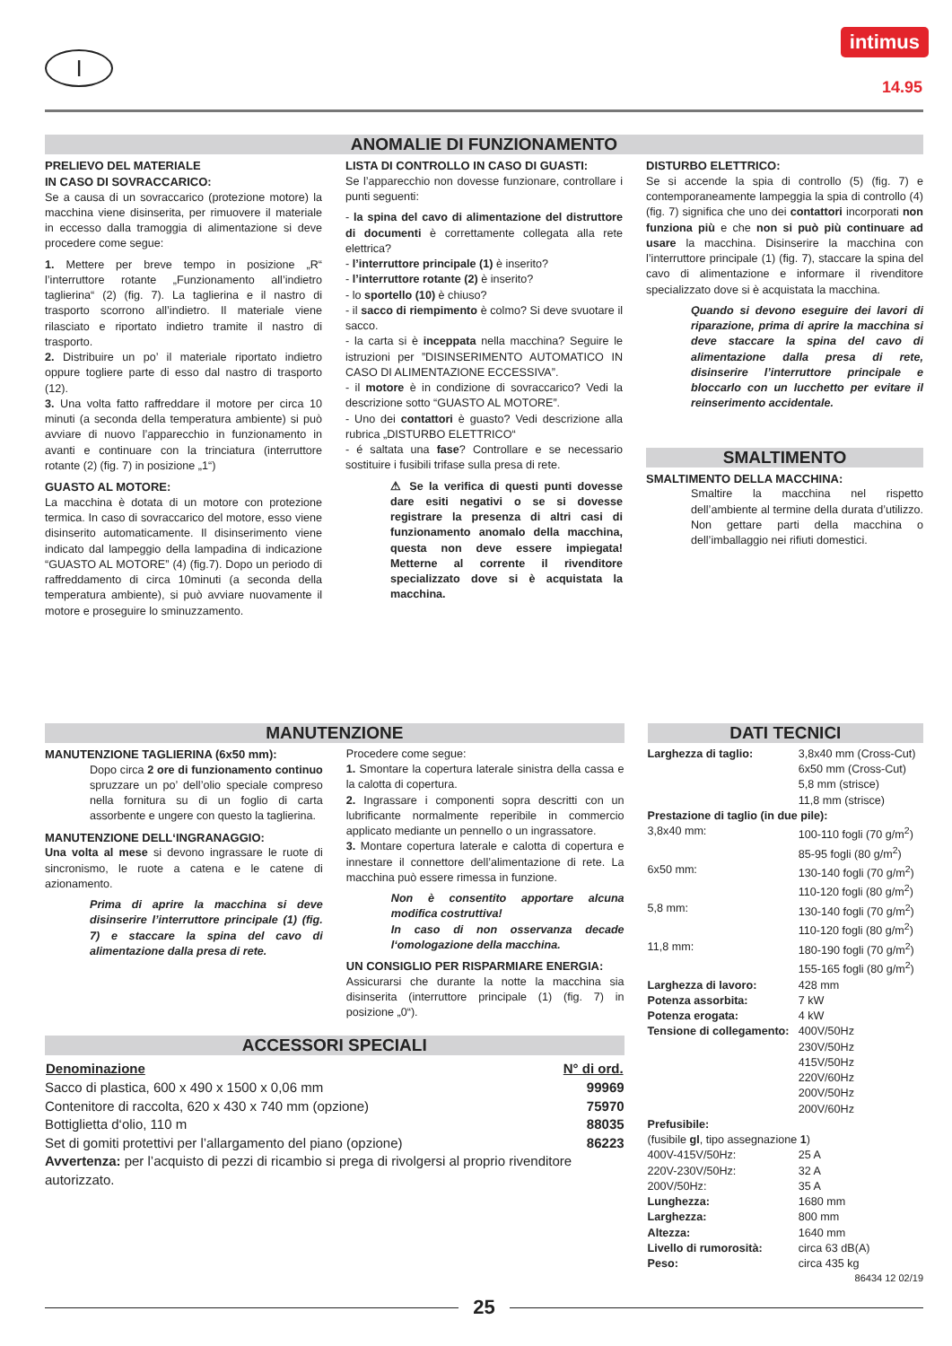I
intimus
14.95
ANOMALIE DI FUNZIONAMENTO
PRELIEVO DEL MATERIALE
IN CASO DI SOVRACCARICO:
Se a causa di un sovraccarico (protezione motore) la macchina viene disinserita, per rimuovere il materiale in eccesso dalla tramoggia di alimentazione si deve procedere come segue:
1. Mettere per breve tempo in posizione „R“ l’interruttore rotante „Funzionamento all’indietro taglierina“ (2) (fig. 7). La taglierina e il nastro di trasporto scorrono all’indietro. Il materiale viene rilasciato e riportato indietro tramite il nastro di trasporto.
2. Distribuire un po’ il materiale riportato indietro oppure togliere parte di esso dal nastro di trasporto (12).
3. Una volta fatto raffreddare il motore per circa 10 minuti (a seconda della temperatura ambiente) si può avviare di nuovo l’apparecchio in funzionamento in avanti e continuare con la trinciatura (interruttore rotante (2) (fig. 7) in posizione „1“)
GUASTO AL MOTORE:
La macchina è dotata di un motore con protezione termica. In caso di sovraccarico del motore, esso viene disinserito automaticamente. Il disinserimento viene indicato dal lampeggio della lampadina di indicazione “GUASTO AL MOTORE” (4) (fig.7). Dopo un periodo di raffreddamento di circa 10minuti (a seconda della temperatura ambiente), si può avviare nuovamente il motore e proseguire lo sminuzzamento.
LISTA DI CONTROLLO IN CASO DI GUASTI:
Se l’apparecchio non dovesse funzionare, controllare i punti seguenti:
- la spina del cavo di alimentazione del distruttore di documenti è correttamente collegata alla rete elettrica?
- l’interruttore principale (1) è inserito?
- l’interruttore rotante (2) è inserito?
- lo sportello (10) è chiuso?
- il sacco di riempimento è colmo? Si deve svuotare il sacco.
- la carta si è inceppata nella macchina? Seguire le istruzioni per ”DISINSERIMENTO AUTOMATICO IN CASO DI ALIMENTAZIONE ECCESSIVA”.
- il motore è in condizione di sovraccarico? Vedi la descrizione sotto “GUASTO AL MOTORE”.
- Uno dei contattori è guasto? Vedi descrizione alla rubrica „DISTURBO ELETTRICO“
- é saltata una fase? Controllare e se necessario sostituire i fusibili trifase sulla presa di rete.
⚠ Se la verifica di questi punti dovesse dare esiti negativi o se si dovesse registrare la presenza di altri casi di funzionamento anomalo della macchina, questa non deve essere impiegata! Metterne al corrente il rivenditore specializzato dove si è acquistata la macchina.
DISTURBO ELETTRICO:
Se si accende la spia di controllo (5) (fig. 7) e contemporaneamente lampeggia la spia di controllo (4) (fig. 7) significa che uno dei contattori incorporati non funziona più e che non si può più continuare ad usare la macchina. Disinserire la macchina con l’interruttore principale (1) (fig. 7), staccare la spina del cavo di alimentazione e informare il rivenditore specializzato dove si è acquistata la macchina.
Quando si devono eseguire dei lavori di riparazione, prima di aprire la macchina si deve staccare la spina del cavo di alimentazione dalla presa di rete, disinserire l’interruttore principale e bloccarlo con un lucchetto per evitare il reinserimento accidentale.
SMALTIMENTO
SMALTIMENTO DELLA MACCHINA:
Smaltire la macchina nel rispetto dell’ambiente al termine della durata d’utilizzo. Non gettare parti della macchina o dell’imballaggio nei rifiuti domestici.
MANUTENZIONE
MANUTENZIONE TAGLIERINA (6x50 mm):
Dopo circa 2 ore di funzionamento continuo spruzzare un po’ dell’olio speciale compreso nella fornitura su di un foglio di carta assorbente e ungere con questo la taglierina.
MANUTENZIONE DELL‘INGRANAGGIO:
Una volta al mese si devono ingrassare le ruote di sincronismo, le ruote a catena e le catene di azionamento.
Prima di aprire la macchina si deve disinserire l’interruttore principale (1) (fig. 7) e staccare la spina del cavo di alimentazione dalla presa di rete.
Procedere come segue:
1. Smontare la copertura laterale sinistra della cassa e la calotta di copertura.
2. Ingrassare i componenti sopra descritti con un lubrificante normalmente reperibile in commercio applicato mediante un pennello o un ingrassatore.
3. Montare copertura laterale e calotta di copertura e innestare il connettore dell’alimentazione di rete. La macchina può essere rimessa in funzione.
Non è consentito apportare alcuna modifica costruttiva!
In caso di non osservanza decade l‘omologazione della macchina.
UN CONSIGLIO PER RISPARMIARE ENERGIA:
Assicurarsi che durante la notte la macchina sia disinserita (interruttore principale (1) (fig. 7) in posizione „0“).
ACCESSORI SPECIALI
| Denominazione | N° di ord. |
| --- | --- |
| Sacco di plastica, 600 x 490 x 1500 x 0,06 mm | 99969 |
| Contenitore di raccolta, 620 x 430 x 740 mm (opzione) | 75970 |
| Bottiglietta d‘olio, 110 m | 88035 |
| Set di gomiti protettivi per l’allargamento del piano (opzione) | 86223 |
| Avvertenza: per l’acquisto di pezzi di ricambio si prega di rivolgersi al proprio rivenditore autorizzato. | |
DATI TECNICI
| Larghezza di taglio: | 3,8x40 mm (Cross-Cut) 6x50 mm (Cross-Cut) 5,8 mm (strisce) 11,8 mm (strisce) |
| Prestazione di taglio (in due pile): | |
| 3,8x40 mm: | 100-110 fogli (70 g/m<sup>2</sup>) 85-95 fogli (80 g/m<sup>2</sup>) |
| 6x50 mm: | 130-140 fogli (70 g/m<sup>2</sup>) 110-120 fogli (80 g/m<sup>2</sup>) |
| 5,8 mm: | 130-140 fogli (70 g/m<sup>2</sup>) 110-120 fogli (80 g/m<sup>2</sup>) |
| 11,8 mm: | 180-190 fogli (70 g/m<sup>2</sup>) 155-165 fogli (80 g/m<sup>2</sup>) |
| Larghezza di lavoro: | 428 mm |
| Potenza assorbita: | 7 kW |
| Potenza erogata: | 4 kW |
| Tensione di collegamento: | 400V/50Hz 230V/50Hz 415V/50Hz 220V/60Hz 200V/50Hz 200V/60Hz |
| Prefusibile: (fusibile gl , tipo assegnazione 1 ) | |
| 400V-415V/50Hz: | 25 A |
| 220V-230V/50Hz: | 32 A |
| 200V/50Hz: | 35 A |
| Lunghezza: | 1680 mm |
| Larghezza: | 800 mm |
| Altezza: | 1640 mm |
| Livello di rumorosità: | circa 63 dB(A) |
| Peso: | circa 435 kg |
86434 12 02/19
25